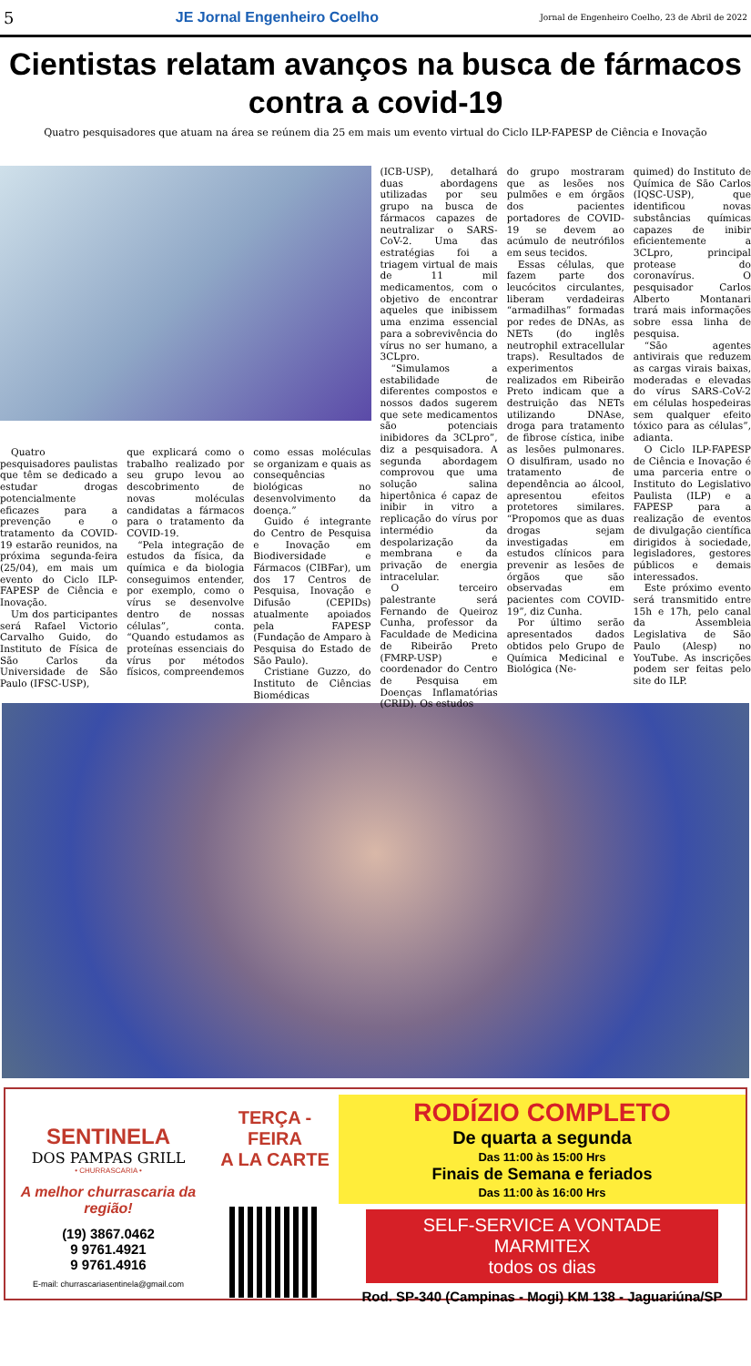5 JE Jornal Engenheiro Coelho Jornal de Engenheiro Coelho, 23 de Abril de 2022
Cientistas relatam avanços na busca de fármacos contra a covid-19
Quatro pesquisadores que atuam na área se reúnem dia 25 em mais um evento virtual do Ciclo ILP-FAPESP de Ciência e Inovação
Quatro pesquisadores paulistas que têm se dedicado a estudar drogas potencialmente eficazes para a prevenção e o tratamento da COVID-19 estarão reunidos, na próxima segunda-feira (25/04), em mais um evento do Ciclo ILP-FAPESP de Ciência e Inovação.
Um dos participantes será Rafael Victorio Carvalho Guido, do Instituto de Física de São Carlos da Universidade de São Paulo (IFSC-USP),
que explicará como o trabalho realizado por seu grupo levou ao descobrimento de novas moléculas candidatas a fármacos para o tratamento da COVID-19.
“Pela integração de estudos da física, da química e da biologia conseguimos entender, por exemplo, como o vírus se desenvolve dentro de nossas células”, conta. “Quando estudamos as proteínas essenciais do vírus por métodos físicos, compreendemos
como essas moléculas se organizam e quais as consequências biológicas no desenvolvimento da doença.”
Guido é integrante do Centro de Pesquisa e Inovação em Biodiversidade e Fármacos (CIBFar), um dos 17 Centros de Pesquisa, Inovação e Difusão (CEPIDs) atualmente apoiados pela FAPESP (Fundação de Amparo à Pesquisa do Estado de São Paulo).
Cristiane Guzzo, do Instituto de Ciências Biomédicas
(ICB-USP), detalhará duas abordagens utilizadas por seu grupo na busca de fármacos capazes de neutralizar o SARS-CoV-2. Uma das estratégias foi a triagem virtual de mais de 11 mil medicamentos, com o objetivo de encontrar aqueles que inibissem uma enzima essencial para a sobrevivência do vírus no ser humano, a 3CLpro.
“Simulamos a estabilidade de diferentes compostos e nossos dados sugerem que sete medicamentos são potenciais inibidores da 3CLpro”, diz a pesquisadora. A segunda abordagem comprovou que uma solução salina hipertônica é capaz de inibir in vitro a replicação do vírus por intermédio da despolarização da membrana e da privação de energia intracelular.
O terceiro palestrante será Fernando de Queiroz Cunha, professor da Faculdade de Medicina de Ribeirão Preto (FMRP-USP) e coordenador do Centro de Pesquisa em Doenças Inflamatórias (CRID). Os estudos
do grupo mostraram que as lesões nos pulmões e em órgãos dos pacientes portadores de COVID-19 se devem ao acúmulo de neutrófilos em seus tecidos.
Essas células, que fazem parte dos leucócitos circulantes, liberam verdadeiras “armadilhas” formadas por redes de DNAs, as NETs (do inglês neutrophil extracellular traps). Resultados de experimentos realizados em Ribeirão Preto indicam que a destruição das NETs utilizando DNAse, droga para tratamento de fibrose cística, inibe as lesões pulmonares. O disulfiram, usado no tratamento de dependência ao álcool, apresentou efeitos protetores similares. “Propomos que as duas drogas sejam investigadas em estudos clínicos para prevenir as lesões de órgãos que são observadas em pacientes com COVID-19”, diz Cunha.
Por último serão apresentados dados obtidos pelo Grupo de Química Medicinal e Biológica (Ne-
quimed) do Instituto de Química de São Carlos (IQSC-USP), que identificou novas substâncias químicas capazes de inibir eficientemente a 3CLpro, principal protease do coronavírus. O pesquisador Carlos Alberto Montanari trará mais informações sobre essa linha de pesquisa.
“São agentes antivirais que reduzem as cargas virais baixas, moderadas e elevadas do vírus SARS-CoV-2 em células hospedeiras sem qualquer efeito tóxico para as células”, adianta.
O Ciclo ILP-FAPESP de Ciência e Inovação é uma parceria entre o Instituto do Legislativo Paulista (ILP) e a FAPESP para a realização de eventos de divulgação científica dirigidos à sociedade, legisladores, gestores públicos e demais interessados.
Este próximo evento será transmitido entre 15h e 17h, pelo canal da Assembleia Legislativa de São Paulo (Alesp) no YouTube. As inscrições podem ser feitas pelo site do ILP.
SENTINELA
DOS PAMPAS GRILL
• CHURRASCARIA •
A melhor churrascaria da região!
(19) 3867.0462
9 9761.4921
9 9761.4916
E-mail: churrascariasentinela@gmail.com
TERÇA - FEIRA
A LA CARTE
RODÍZIO COMPLETO
De quarta a segunda
Das 11:00 às 15:00 Hrs
Finais de Semana e feriados
Das 11:00 às 16:00 Hrs
SELF-SERVICE A VONTADE
MARMITEX
todos os dias
Rod. SP-340 (Campinas - Mogi) KM 138 - Jaguariúna/SP